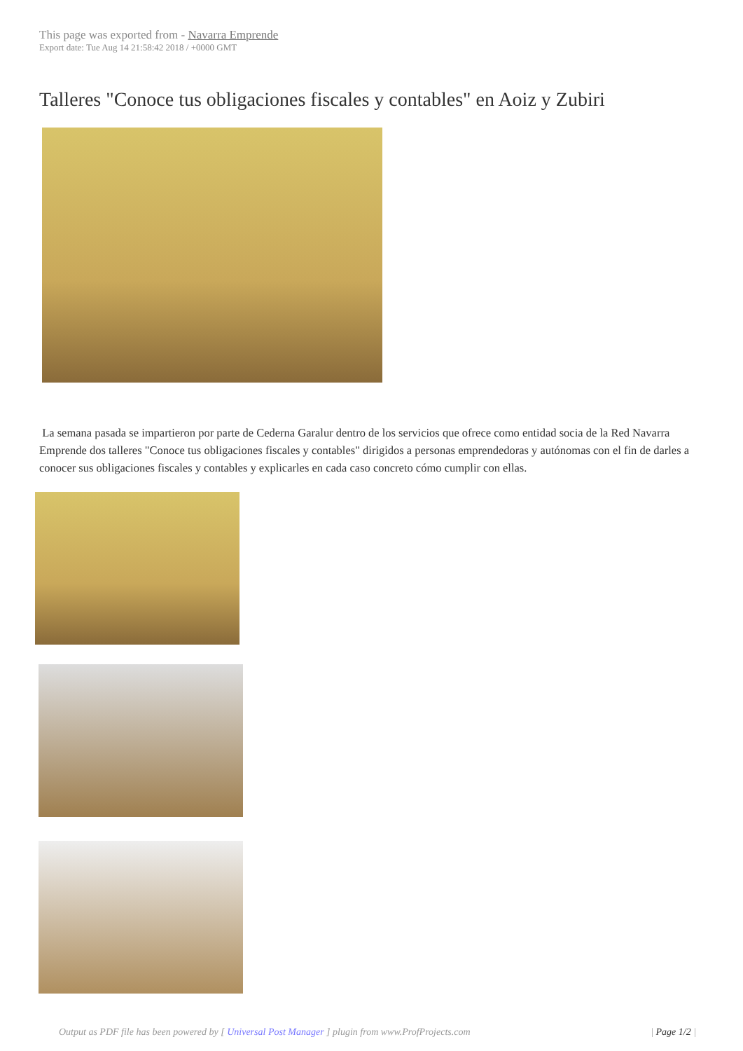This page was exported from - Navarra Emprende
Export date: Tue Aug 14 21:58:42 2018 / +0000 GMT
Talleres "Conoce tus obligaciones fiscales y contables" en Aoiz y Zubiri
La semana pasada se impartieron por parte de Cederna Garalur dentro de los servicios que ofrece como entidad socia de la Red Navarra Emprende dos talleres "Conoce tus obligaciones fiscales y contables" dirigidos a personas emprendedoras y autónomas con el fin de darles a conocer sus obligaciones fiscales y contables y explicarles en cada caso concreto cómo cumplir con ellas.
Output as PDF file has been powered by [ Universal Post Manager ] plugin from www.ProfProjects.com
| Page 1/2 |